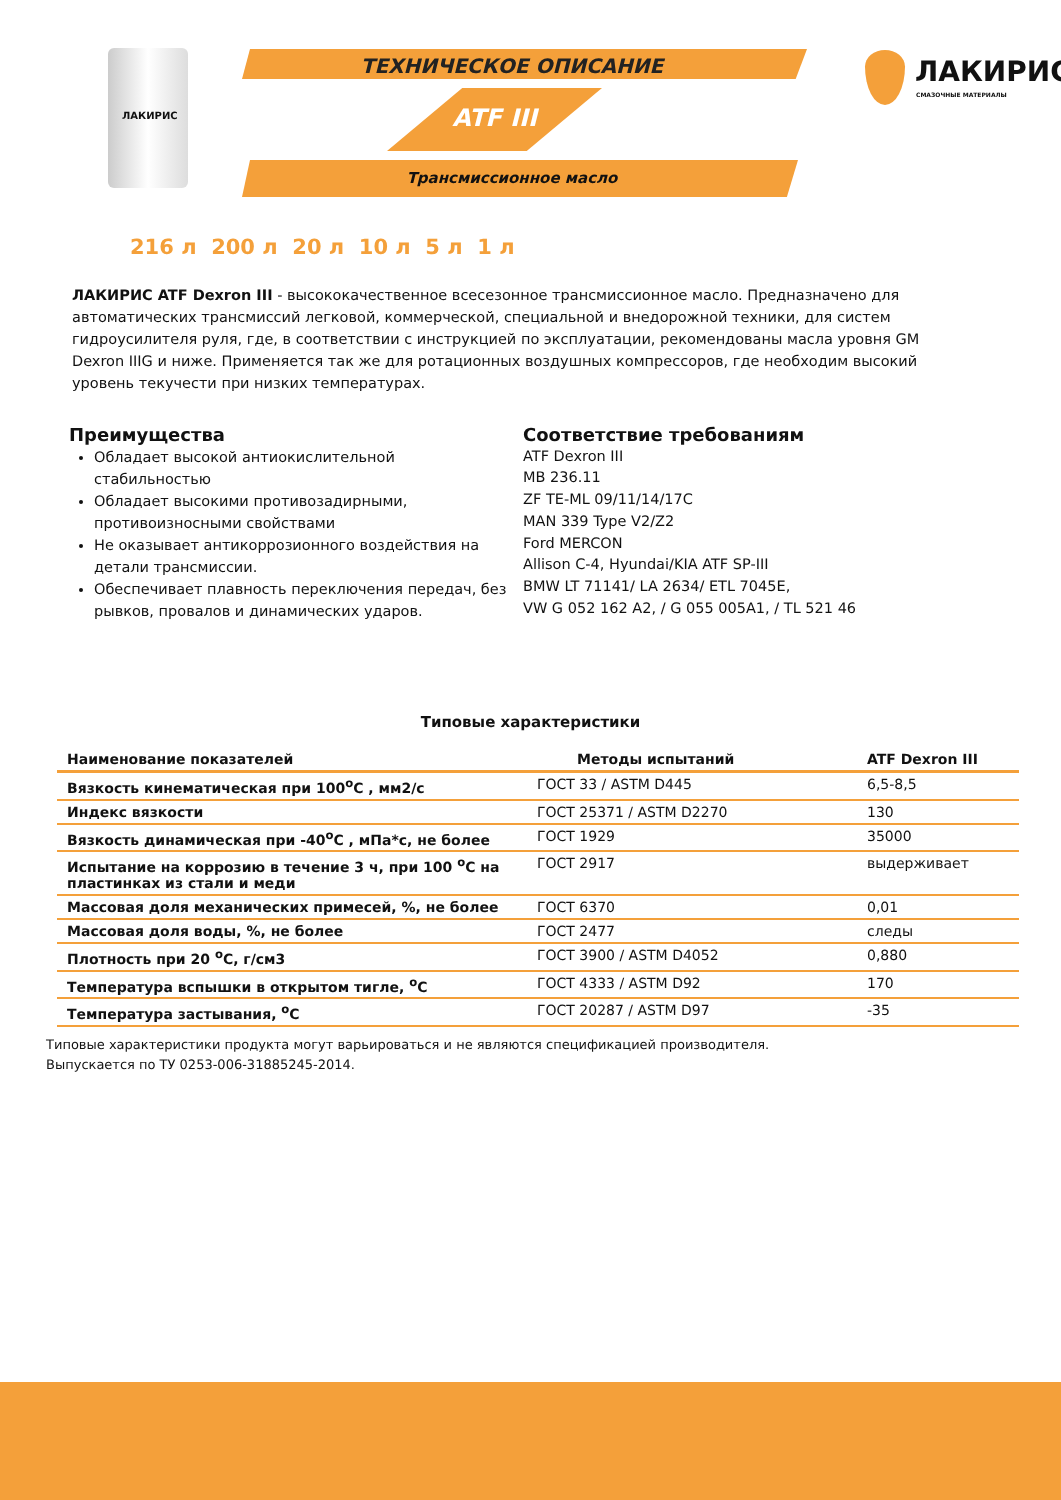ЛАКИРИС
ТЕХНИЧЕСКОЕ ОПИСАНИЕ
ATF III
Трансмиссионное масло
ЛАКИРИС
СМАЗОЧНЫЕ МАТЕРИАЛЫ
216 л 200 л 20 л 10 л 5 л 1 л
ЛАКИРИС ATF Dexron III - высококачественное всесезонное трансмиссионное масло. Предназначено для автоматических трансмиссий легковой, коммерческой, специальной и внедорожной техники, для систем гидроусилителя руля, где, в соответствии с инструкцией по эксплуатации, рекомендованы масла уровня GM Dexron IIIG и ниже. Применяется так же для ротационных воздушных компрессоров, где необходим высокий уровень текучести при низких температурах.
Преимущества
Обладает высокой антиокислительной стабильностью
Обладает высокими противозадирными, противоизносными свойствами
Не оказывает антикоррозионного воздействия на детали трансмиссии.
Обеспечивает плавность переключения передач, без рывков, провалов и динамических ударов.
Соответствие требованиям
ATF Dexron III
MB 236.11
ZF TE-ML 09/11/14/17C
MAN 339 Type V2/Z2
Ford MERCON
Allison C-4, Hyundai/KIA ATF SP-III
BMW LT 71141/ LA 2634/ ETL 7045E,
VW G 052 162 A2, / G 055 005A1, / TL 521 46
Типовые характеристики
| Наименование показателей | Методы испытаний | ATF Dexron III |
| --- | --- | --- |
| Вязкость кинематическая при 100<sup>о</sup>С , мм2/с | ГОСТ 33 / ASTM D445 | 6,5-8,5 |
| Индекс вязкости | ГОСТ 25371 / ASTM D2270 | 130 |
| Вязкость динамическая при -40<sup>о</sup>С , мПа*с, не более | ГОСТ 1929 | 35000 |
| Испытание на коррозию в течение 3 ч, при 100 <sup>о</sup>С на пластинках из стали и меди | ГОСТ 2917 | выдерживает |
| Массовая доля механических примесей, %, не более | ГОСТ 6370 | 0,01 |
| Массовая доля воды, %, не более | ГОСТ 2477 | следы |
| Плотность при 20 <sup>о</sup>С, г/см3 | ГОСТ 3900 / ASTM D4052 | 0,880 |
| Температура вспышки в открытом тигле, <sup>о</sup>С | ГОСТ 4333 / ASTM D92 | 170 |
| Температура застывания, <sup>о</sup>С | ГОСТ 20287 / ASTM D97 | -35 |
Типовые характеристики продукта могут варьироваться и не являются спецификацией производителя.
Выпускается по ТУ 0253-006-31885245-2014.